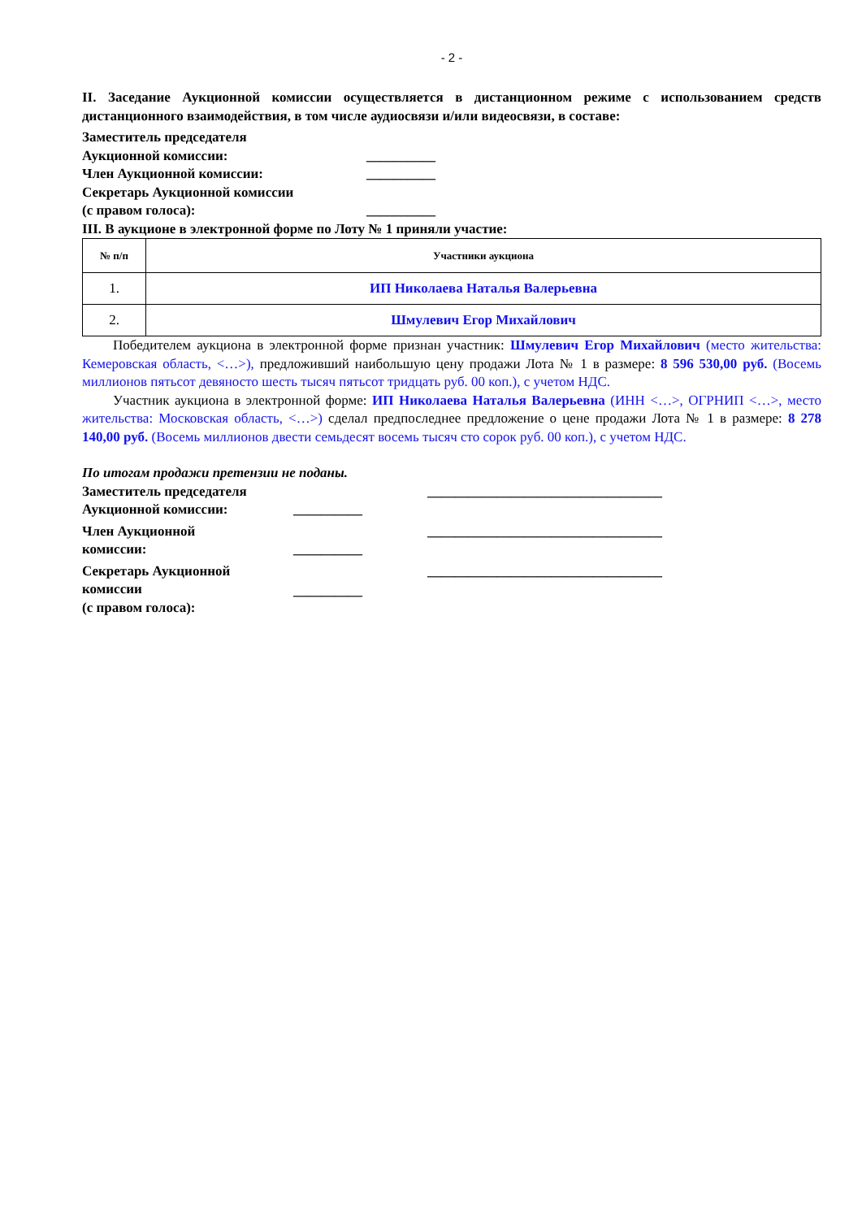- 2 -
II. Заседание Аукционной комиссии осуществляется в дистанционном режиме с использованием средств дистанционного взаимодействия, в том числе аудиосвязи и/или видеосвязи, в составе:
Заместитель председателя
Аукционной комиссии:
__________
Член Аукционной комиссии: __________
Секретарь Аукционной комиссии
(с правом голоса):
__________
III. В аукционе в электронной форме по Лоту № 1 приняли участие:
| № п/п | Участники аукциона |
| --- | --- |
| 1. | ИП Николаева Наталья Валерьевна |
| 2. | Шмулевич Егор Михайлович |
Победителем аукциона в электронной форме признан участник: Шмулевич Егор Михайлович (место жительства: Кемеровская область, <…>), предложивший наибольшую цену продажи Лота № 1 в размере: 8 596 530,00 руб. (Восемь миллионов пятьсот девяносто шесть тысяч пятьсот тридцать руб. 00 коп.), с учетом НДС.
Участник аукциона в электронной форме: ИП Николаева Наталья Валерьевна (ИНН <…>, ОГРНИП <…>, место жительства: Московская область, <…>) сделал предпоследнее предложение о цене продажи Лота № 1 в размере: 8 278 140,00 руб. (Восемь миллионов двести семьдесят восемь тысяч сто сорок руб. 00 коп.), с учетом НДС.
По итогам продажи претензии не поданы.
Заместитель председателя
Аукционной комиссии:
__________ __________________________________
Член Аукционной
комиссии:
__________ __________________________________
Секретарь Аукционной
комиссии
(с правом голоса):
__________
__________________________________